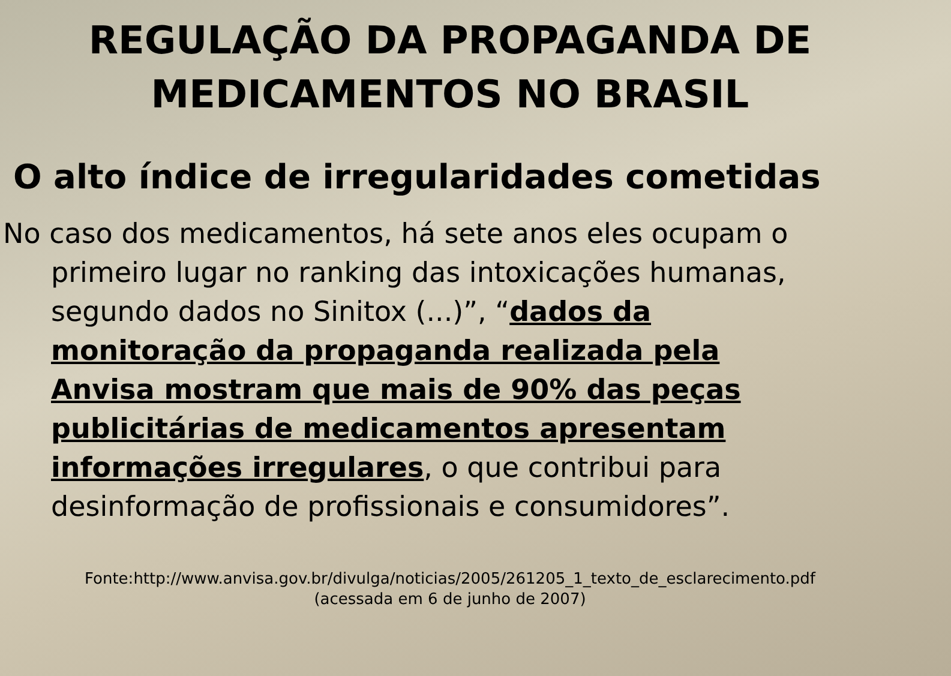REGULAÇÃO DA PROPAGANDA DE
MEDICAMENTOS NO BRASIL
O alto índice de irregularidades cometidas
No caso dos medicamentos, há sete anos eles ocupam o
primeiro lugar no ranking das intoxicações humanas,
segundo dados no Sinitox (...)”, “dados da
monitoração da propaganda realizada pela
Anvisa mostram que mais de 90% das peças
publicitárias de medicamentos apresentam
informações irregulares, o que contribui para
desinformação de profissionais e consumidores”.
Fonte:http://www.anvisa.gov.br/divulga/noticias/2005/261205_1_texto_de_esclarecimento.pdf
(acessada em 6 de junho de 2007)